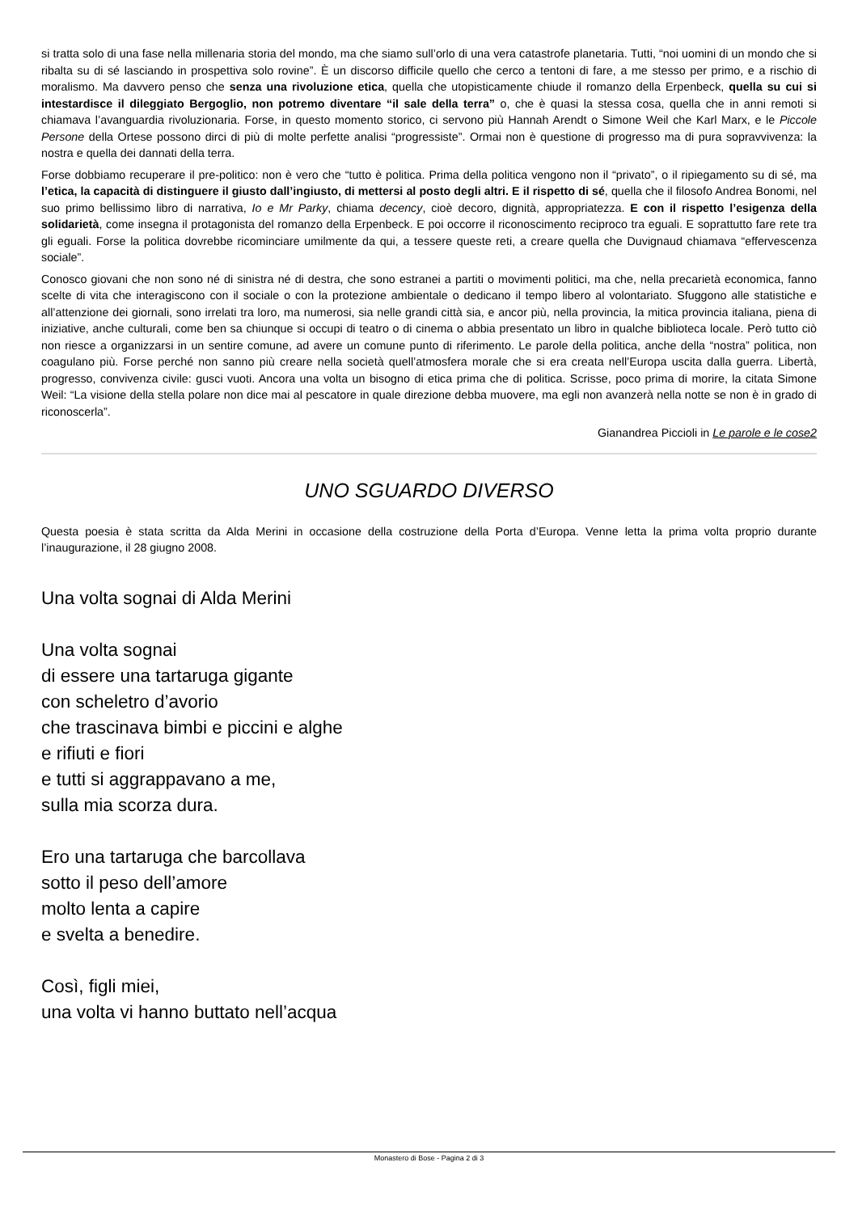si tratta solo di una fase nella millenaria storia del mondo, ma che siamo sull’orlo di una vera catastrofe planetaria. Tutti, “noi uomini di un mondo che si ribalta su di sé lasciando in prospettiva solo rovine”. È un discorso difficile quello che cerco a tentoni di fare, a me stesso per primo, e a rischio di moralismo. Ma davvero penso che senza una rivoluzione etica, quella che utopisticamente chiude il romanzo della Erpenbeck, quella su cui si intestardisce il dileggiato Bergoglio, non potremo diventare “il sale della terra” o, che è quasi la stessa cosa, quella che in anni remoti si chiamava l’avanguardia rivoluzionaria. Forse, in questo momento storico, ci servono più Hannah Arendt o Simone Weil che Karl Marx, e le Piccole Persone della Ortese possono dirci di più di molte perfette analisi “progressiste”. Ormai non è questione di progresso ma di pura sopravvivenza: la nostra e quella dei dannati della terra.
Forse dobbiamo recuperare il pre-politico: non è vero che “tutto è politica. Prima della politica vengono non il “privato”, o il ripiegamento su di sé, ma l’etica, la capacità di distinguere il giusto dall’ingiusto, di mettersi al posto degli altri. E il rispetto di sé, quella che il filosofo Andrea Bonomi, nel suo primo bellissimo libro di narrativa, Io e Mr Parky, chiama decency, cioè decoro, dignità, appropriatezza. E con il rispetto l’esigenza della solidarietà, come insegna il protagonista del romanzo della Erpenbeck. E poi occorre il riconoscimento reciproco tra eguali. E soprattutto fare rete tra gli eguali. Forse la politica dovrebbe ricominciare umilmente da qui, a tessere queste reti, a creare quella che Duvignaud chiamava “effervescenza sociale”.
Conosco giovani che non sono né di sinistra né di destra, che sono estranei a partiti o movimenti politici, ma che, nella precarietà economica, fanno scelte di vita che interagiscono con il sociale o con la protezione ambientale o dedicano il tempo libero al volontariato. Sfuggono alle statistiche e all’attenzione dei giornali, sono irrelati tra loro, ma numerosi, sia nelle grandi città sia, e ancor più, nella provincia, la mitica provincia italiana, piena di iniziative, anche culturali, come ben sa chiunque si occupi di teatro o di cinema o abbia presentato un libro in qualche biblioteca locale. Però tutto ciò non riesce a organizzarsi in un sentire comune, ad avere un comune punto di riferimento. Le parole della politica, anche della “nostra” politica, non coagulano più. Forse perché non sanno più creare nella società quell’atmosfera morale che si era creata nell’Europa uscita dalla guerra. Libertà, progresso, convivenza civile: gusci vuoti. Ancora una volta un bisogno di etica prima che di politica. Scrisse, poco prima di morire, la citata Simone Weil: “La visione della stella polare non dice mai al pescatore in quale direzione debba muovere, ma egli non avanzerà nella notte se non è in grado di riconoscerla”.
Gianandrea Piccioli in Le parole e le cose2
UNO SGUARDO DIVERSO
Questa poesia è stata scritta da Alda Merini in occasione della costruzione della Porta d’Europa. Venne letta la prima volta proprio durante l’inaugurazione, il 28 giugno 2008.
Una volta sognai di Alda Merini
Una volta sognai
di essere una tartaruga gigante
con scheletro d’avorio
che trascinava bimbi e piccini e alghe
e rifiuti e fiori
e tutti si aggrappavano a me,
sulla mia scorza dura.
Ero una tartaruga che barcollava
sotto il peso dell’amore
molto lenta a capire
e svelta a benedire.
Così, figli miei,
una volta vi hanno buttato nell’acqua
Monastero di Bose - Pagina 2 di 3